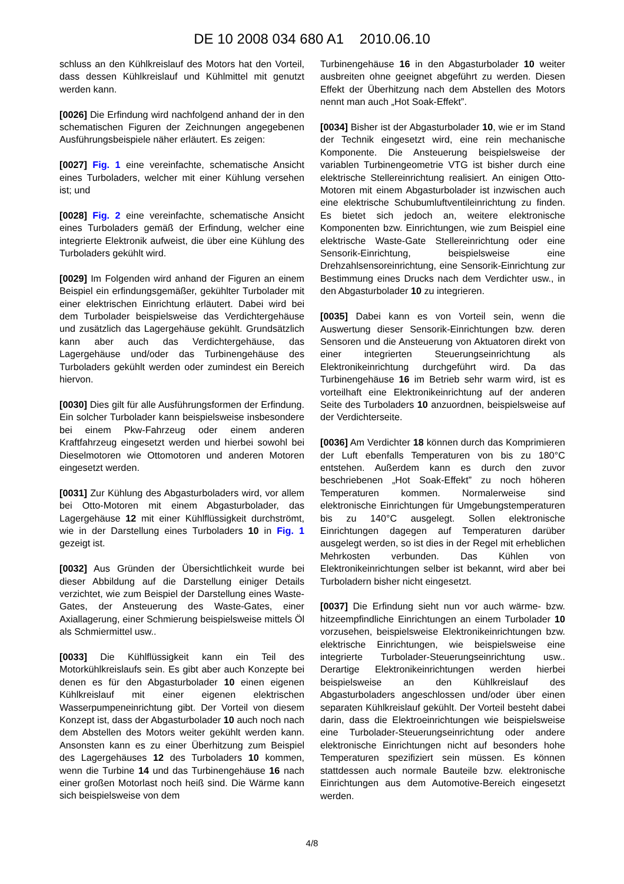DE 10 2008 034 680 A1 2010.06.10
schluss an den Kühlkreislauf des Motors hat den Vorteil, dass dessen Kühlkreislauf und Kühlmittel mit genutzt werden kann.
[0026] Die Erfindung wird nachfolgend anhand der in den schematischen Figuren der Zeichnungen angegebenen Ausführungsbeispiele näher erläutert. Es zeigen:
[0027] Fig. 1 eine vereinfachte, schematische Ansicht eines Turboladers, welcher mit einer Kühlung versehen ist; und
[0028] Fig. 2 eine vereinfachte, schematische Ansicht eines Turboladers gemäß der Erfindung, welcher eine integrierte Elektronik aufweist, die über eine Kühlung des Turboladers gekühlt wird.
[0029] Im Folgenden wird anhand der Figuren an einem Beispiel ein erfindungsgemäßer, gekühlter Turbolader mit einer elektrischen Einrichtung erläutert. Dabei wird bei dem Turbolader beispielsweise das Verdichtergehäuse und zusätzlich das Lagergehäuse gekühlt. Grundsätzlich kann aber auch das Verdichtergehäuse, das Lagergehäuse und/oder das Turbinengehäuse des Turboladers gekühlt werden oder zumindest ein Bereich hiervon.
[0030] Dies gilt für alle Ausführungsformen der Erfindung. Ein solcher Turbolader kann beispielsweise insbesondere bei einem Pkw-Fahrzeug oder einem anderen Kraftfahrzeug eingesetzt werden und hierbei sowohl bei Dieselmotoren wie Ottomotoren und anderen Motoren eingesetzt werden.
[0031] Zur Kühlung des Abgasturboladers wird, vor allem bei Otto-Motoren mit einem Abgasturbolader, das Lagergehäuse 12 mit einer Kühlflüssigkeit durchströmt, wie in der Darstellung eines Turboladers 10 in Fig. 1 gezeigt ist.
[0032] Aus Gründen der Übersichtlichkeit wurde bei dieser Abbildung auf die Darstellung einiger Details verzichtet, wie zum Beispiel der Darstellung eines Waste-Gates, der Ansteuerung des Waste-Gates, einer Axiallagerung, einer Schmierung beispielsweise mittels Öl als Schmiermittel usw..
[0033] Die Kühlflüssigkeit kann ein Teil des Motorkühlkreislaufs sein. Es gibt aber auch Konzepte bei denen es für den Abgasturbolader 10 einen eigenen Kühlkreislauf mit einer eigenen elektrischen Wasserpumpeneinrichtung gibt. Der Vorteil von diesem Konzept ist, dass der Abgasturbolader 10 auch noch nach dem Abstellen des Motors weiter gekühlt werden kann. Ansonsten kann es zu einer Überhitzung zum Beispiel des Lagergehäuses 12 des Turboladers 10 kommen, wenn die Turbine 14 und das Turbinengehäuse 16 nach einer großen Motorlast noch heiß sind. Die Wärme kann sich beispielsweise von dem
Turbinengehäuse 16 in den Abgasturbolader 10 weiter ausbreiten ohne geeignet abgeführt zu werden. Diesen Effekt der Überhitzung nach dem Abstellen des Motors nennt man auch „Hot Soak-Effekt”.
[0034] Bisher ist der Abgasturbolader 10, wie er im Stand der Technik eingesetzt wird, eine rein mechanische Komponente. Die Ansteuerung beispielsweise der variablen Turbinengeometrie VTG ist bisher durch eine elektrische Stellereinrichtung realisiert. An einigen Otto-Motoren mit einem Abgasturbolader ist inzwischen auch eine elektrische Schubumluftventileinrichtung zu finden. Es bietet sich jedoch an, weitere elektronische Komponenten bzw. Einrichtungen, wie zum Beispiel eine elektrische Waste-Gate Stellereinrichtung oder eine Sensorik-Einrichtung, beispielsweise eine Drehzahlsensoreinrichtung, eine Sensorik-Einrichtung zur Bestimmung eines Drucks nach dem Verdichter usw., in den Abgasturbolader 10 zu integrieren.
[0035] Dabei kann es von Vorteil sein, wenn die Auswertung dieser Sensorik-Einrichtungen bzw. deren Sensoren und die Ansteuerung von Aktuatoren direkt von einer integrierten Steuerungseinrichtung als Elektronikeinrichtung durchgeführt wird. Da das Turbinengehäuse 16 im Betrieb sehr warm wird, ist es vorteilhaft eine Elektronikeinrichtung auf der anderen Seite des Turboladers 10 anzuordnen, beispielsweise auf der Verdichterseite.
[0036] Am Verdichter 18 können durch das Komprimieren der Luft ebenfalls Temperaturen von bis zu 180°C entstehen. Außerdem kann es durch den zuvor beschriebenen „Hot Soak-Effekt” zu noch höheren Temperaturen kommen. Normalerweise sind elektronische Einrichtungen für Umgebungstemperaturen bis zu 140°C ausgelegt. Sollen elektronische Einrichtungen dagegen auf Temperaturen darüber ausgelegt werden, so ist dies in der Regel mit erheblichen Mehrkosten verbunden. Das Kühlen von Elektronikeinrichtungen selber ist bekannt, wird aber bei Turboladern bisher nicht eingesetzt.
[0037] Die Erfindung sieht nun vor auch wärme- bzw. hitzeempfindliche Einrichtungen an einem Turbolader 10 vorzusehen, beispielsweise Elektronikeinrichtungen bzw. elektrische Einrichtungen, wie beispielsweise eine integrierte Turbolader-Steuerungseinrichtung usw.. Derartige Elektronikeinrichtungen werden hierbei beispielsweise an den Kühlkreislauf des Abgasturboladers angeschlossen und/oder über einen separaten Kühlkreislauf gekühlt. Der Vorteil besteht dabei darin, dass die Elektroeinrichtungen wie beispielsweise eine Turbolader-Steuerungseinrichtung oder andere elektronische Einrichtungen nicht auf besonders hohe Temperaturen spezifiziert sein müssen. Es können stattdessen auch normale Bauteile bzw. elektronische Einrichtungen aus dem Automotive-Bereich eingesetzt werden.
4/8